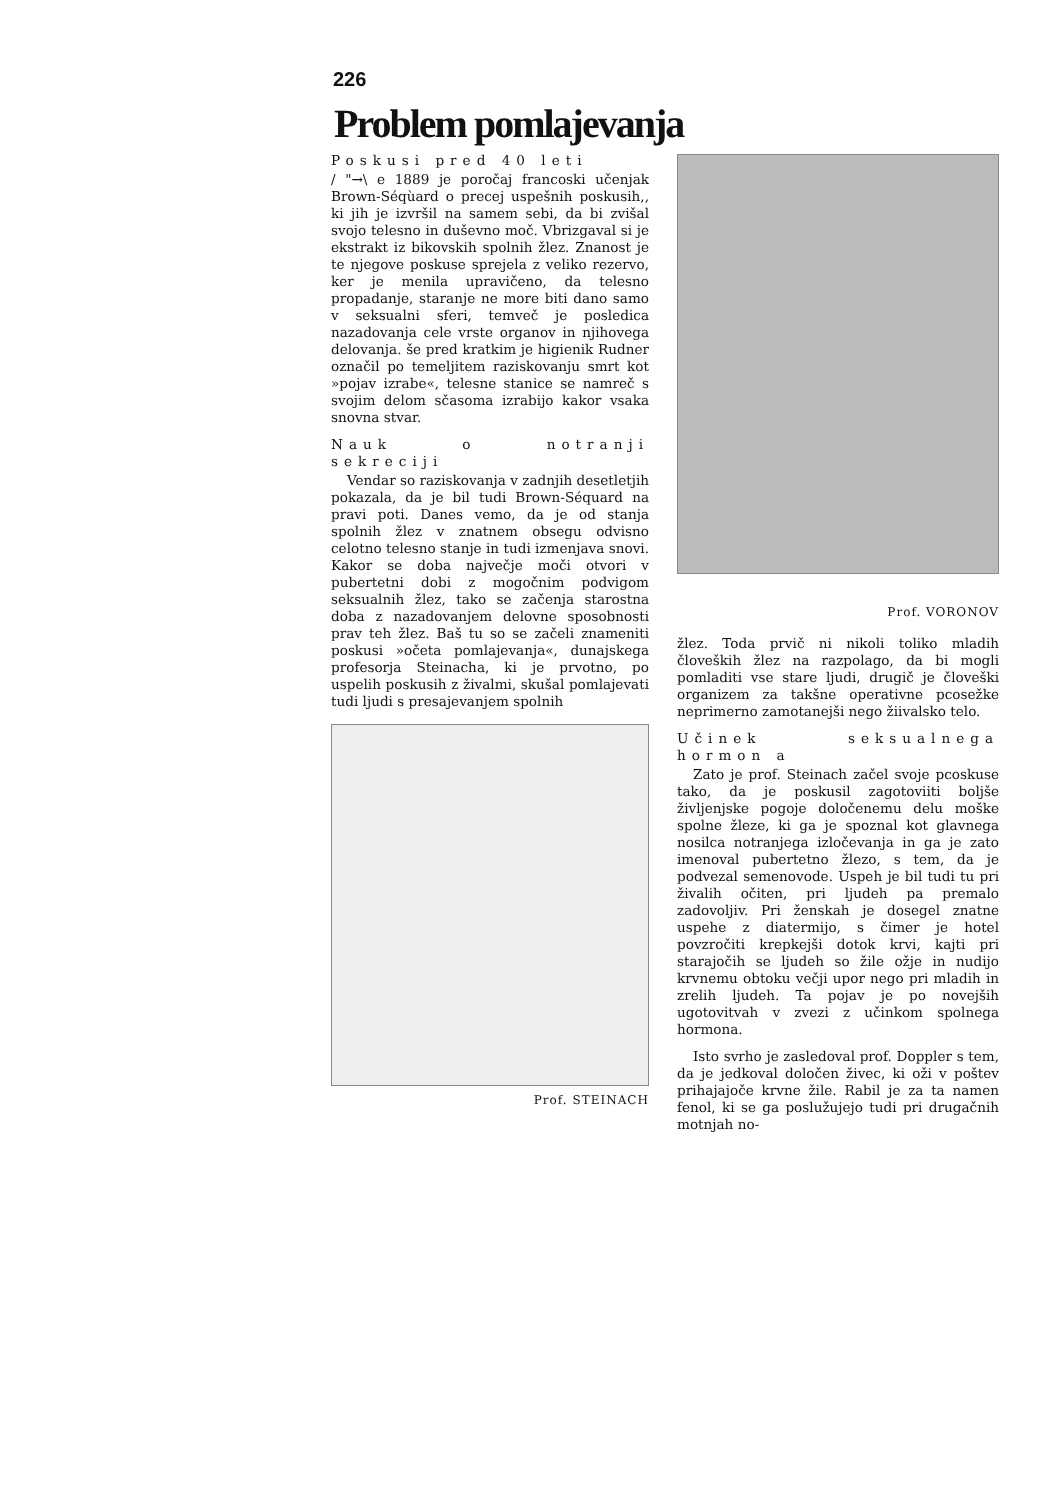226
Problem pomlajevanja
Poskusi pred 40 leti
/ "→\ e 1889 je poročaj francoski učenjak Brown-Séqùard o precej uspešnih poskusih,, ki jih je izvršil na samem sebi, da bi zvišal svojo telesno in duševno moč. Vbrizgaval si je ekstrakt iz bikovskih spolnih žlez. Znanost je te njegove poskuse sprejela z veliko rezervo, ker je menila upravičeno, da telesno propadanje, staranje ne more biti dano samo v seksualni sferi, temveč je posledica nazadovanja cele vrste organov in njihovega delovanja. še pred kratkim je higienik Rudner označil po temeljitem raziskovanju smrt kot »pojav izrabe«, telesne stanice se namreč s svojim delom sčasoma izrabijo kakor vsaka snovna stvar.
Nauk o notranji sekreciji
Vendar so raziskovanja v zadnjih desetletjih pokazala, da je bil tudi Brown-Séquard na pravi poti. Danes vemo, da je od stanja spolnih žlez v znatnem obsegu odvisno celotno telesno stanje in tudi izmenjava snovi. Kakor se doba največje moči otvori v pubertetni dobi z mogočnim podvigom seksualnih žlez, tako se začenja starostna doba z nazadovanjem delovne sposobnosti prav teh žlez. Baš tu so se začeli znameniti poskusi »očeta pomlajevanja«, dunajskega profesorja Steinacha, ki je prvotno, po uspelih poskusih z živalmi, skušal pomlajevati tudi ljudi s presajevanjem spolnih
Prof. STEINACH
Prof. VORONOV
žlez. Toda prvič ni nikoli toliko mladih človeških žlez na razpolago, da bi mogli pomladiti vse stare ljudi, drugič je človeški organizem za takšne operativne pcosežke neprimerno zamotanejši nego žiivalsko telo.
Učinek seksualnega hormon a
Zato je prof. Steinach začel svoje pcoskuse tako, da je poskusil zagotoviiti boljše življenjske pogoje določenemu delu moške spolne žleze, ki ga je spoznal kot glavnega nosilca notranjega izločevanja in ga je zato imenoval pubertetno žlezo, s tem, da je podvezal semenovode. Uspeh je bil tudi tu pri živalih očiten, pri ljudeh pa premalo zadovoljiv. Pri ženskah je dosegel znatne uspehe z diatermijo, s čimer je hotel povzročiti krepkejši dotok krvi, kajti pri starajočih se ljudeh so žile ožje in nudijo krvnemu obtoku večji upor nego pri mladih in zrelih ljudeh. Ta pojav je po novejših ugotovitvah v zvezi z učinkom spolnega hormona.
Isto svrho je zasledoval prof. Doppler s tem, da je jedkoval določen živec, ki oži v poštev prihajajoče krvne žile. Rabil je za ta namen fenol, ki se ga poslužujejo tudi pri drugačnih motnjah no-